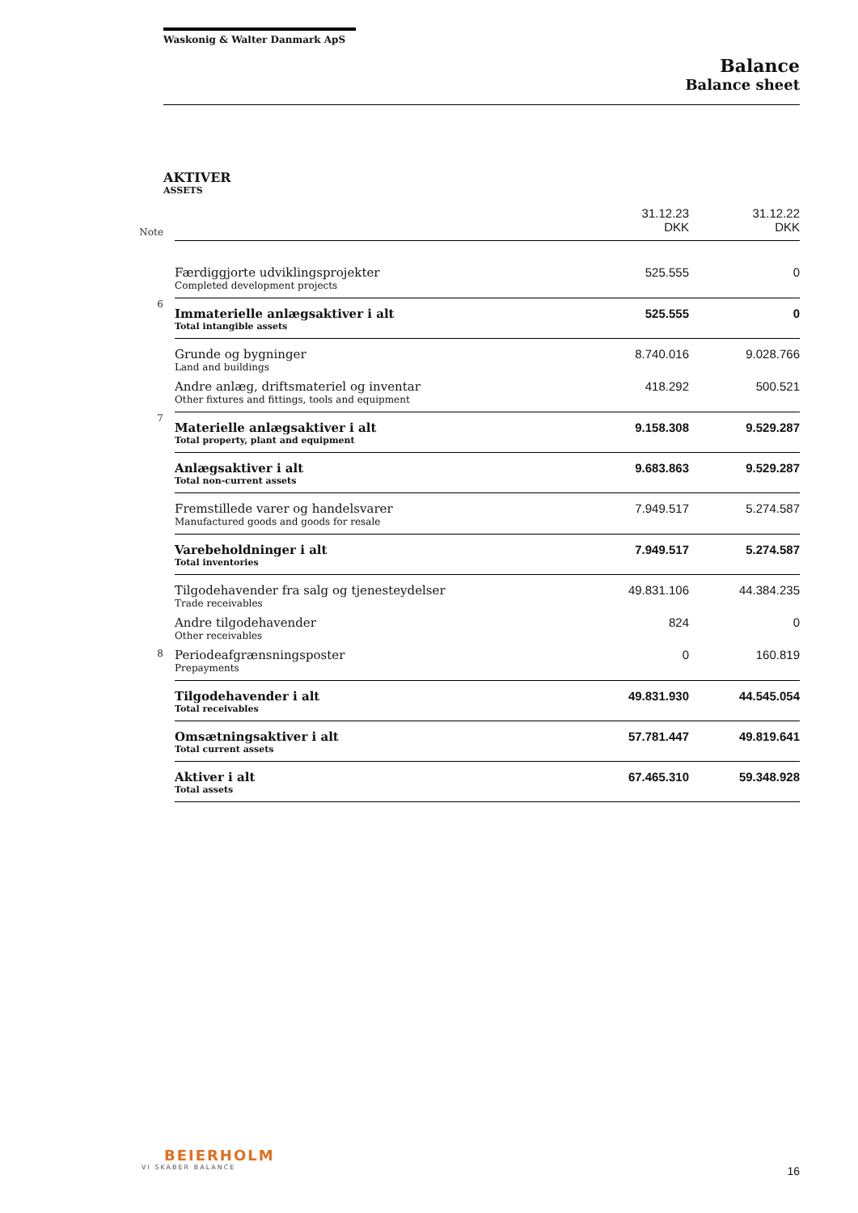Waskonig & Walter Danmark ApS
Balance
Balance sheet
AKTIVER
ASSETS
| Note | | 31.12.23 DKK | 31.12.22 DKK |
| | Færdiggjorte udviklingsprojekter Completed development projects | 525.555 | 0 |
| 6 | Immaterielle anlægsaktiver i alt Total intangible assets | 525.555 | 0 |
| | Grunde og bygninger Land and buildings | 8.740.016 | 9.028.766 |
| | Andre anlæg, driftsmateriel og inventar Other fixtures and fittings, tools and equipment | 418.292 | 500.521 |
| 7 | Materielle anlægsaktiver i alt Total property, plant and equipment | 9.158.308 | 9.529.287 |
| | Anlægsaktiver i alt Total non-current assets | 9.683.863 | 9.529.287 |
| | Fremstillede varer og handelsvarer Manufactured goods and goods for resale | 7.949.517 | 5.274.587 |
| | Varebeholdninger i alt Total inventories | 7.949.517 | 5.274.587 |
| | Tilgodehavender fra salg og tjenesteydelser Trade receivables | 49.831.106 | 44.384.235 |
| | Andre tilgodehavender Other receivables | 824 | 0 |
| 8 | Periodeafgrænsningsposter Prepayments | 0 | 160.819 |
| | Tilgodehavender i alt Total receivables | 49.831.930 | 44.545.054 |
| | Omsætningsaktiver i alt Total current assets | 57.781.447 | 49.819.641 |
| | Aktiver i alt Total assets | 67.465.310 | 59.348.928 |
BEIERHOLM
VI SKABER BALANCE
16